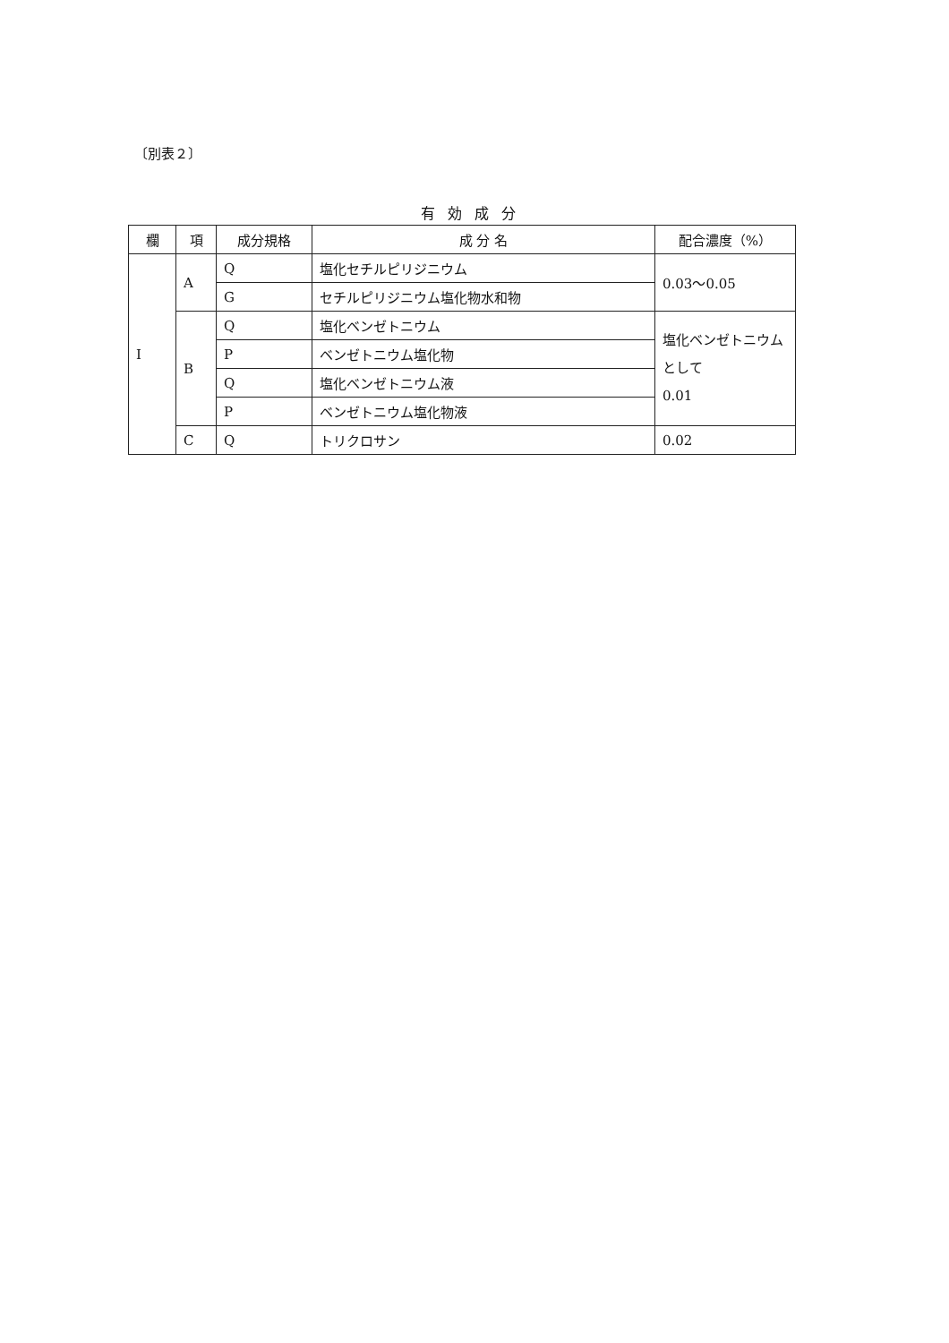〔別表２〕
有効成分
| 欄 | 項 | 成分規格 | 成 分 名 | 配合濃度（%） |
| --- | --- | --- | --- | --- |
| I | A | Q | 塩化セチルピリジニウム | 0.03～0.05 |
| | | G | セチルピリジニウム塩化物水和物 | |
| | B | Q | 塩化ベンゼトニウム | 塩化ベンゼトニウムとして 0.01 |
| | | P | ベンゼトニウム塩化物 | |
| | | Q | 塩化ベンゼトニウム液 | |
| | | P | ベンゼトニウム塩化物液 | |
| | C | Q | トリクロサン | 0.02 |